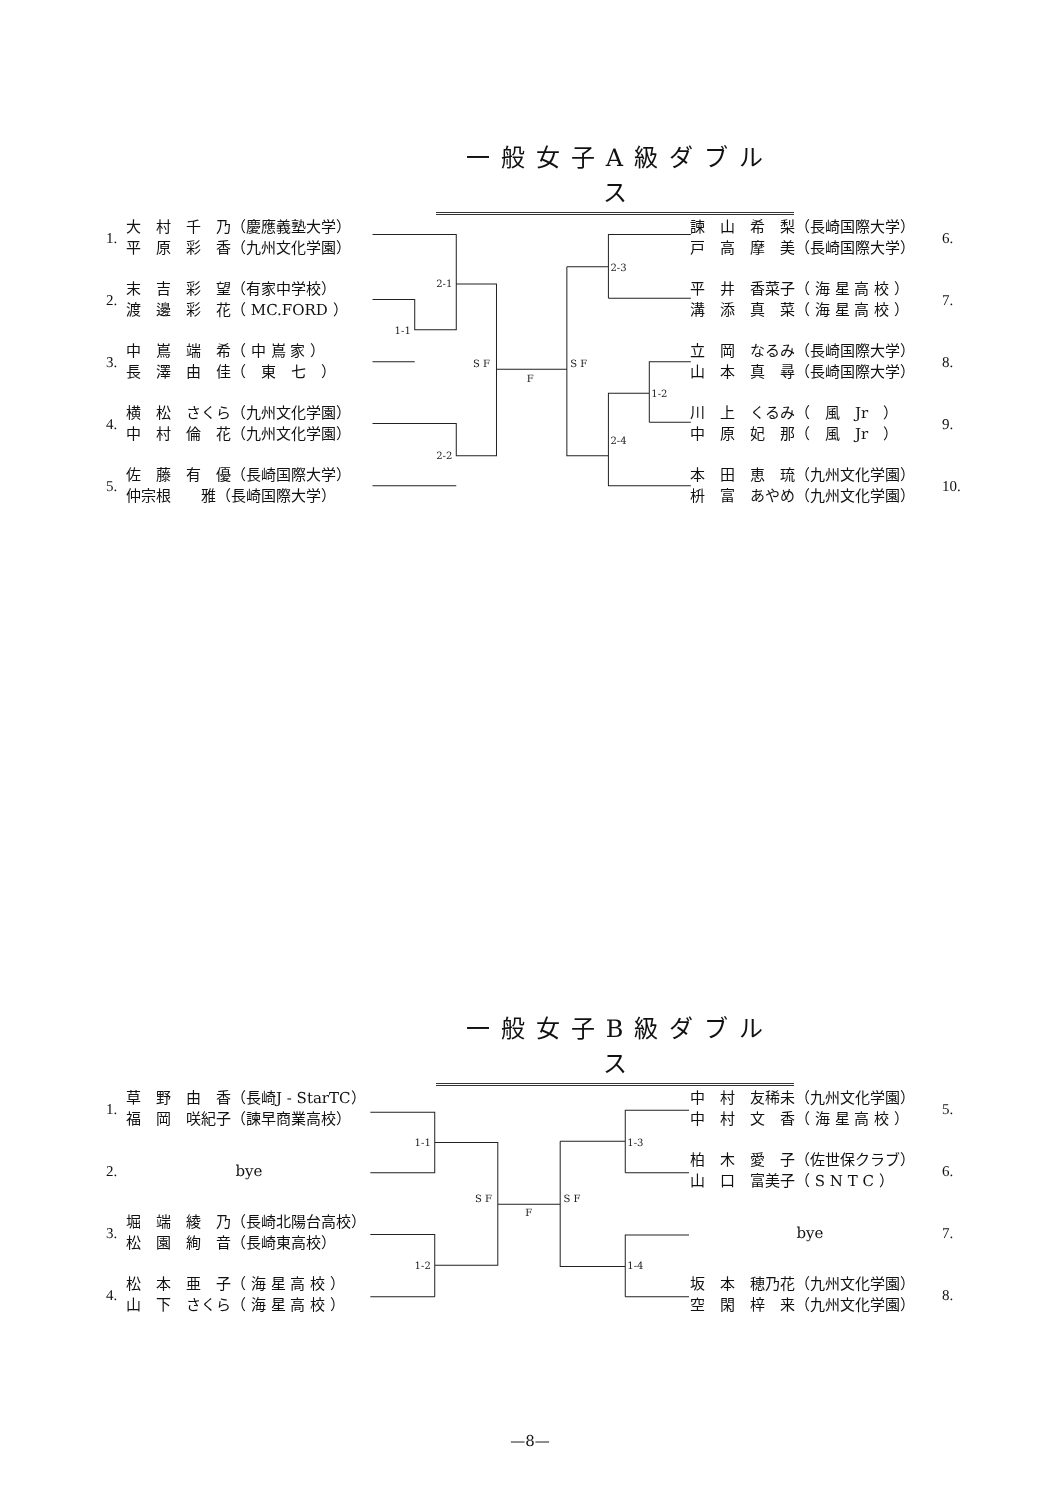一般女子A級ダブルス
2-1
1-1
2-2
S F
F
S F
2-3
1-2
2-4
1.
大　村　千　乃（慶應義塾大学）
平　原　彩　香（九州文化学園）
2.
末　吉　彩　望（有家中学校）
渡　邊　彩　花（ MC.FORD ）
3.
中　嶌　端　希（ 中 嶌 家 ）
長　澤　由　佳（　東　七　）
4.
横　松　さくら（九州文化学園）
中　村　倫　花（九州文化学園）
5.
佐　藤　有　優（長崎国際大学）
仲宗根　　雅（長崎国際大学）
諫　山　希　梨（長崎国際大学）
戸　高　摩　美（長崎国際大学）
6.
平　井　香菜子（ 海 星 高 校 ）
溝　添　真　菜（ 海 星 高 校 ）
7.
立　岡　なるみ（長崎国際大学）
山　本　真　尋（長崎国際大学）
8.
川　上　くるみ（　風　Jr　）
中　原　妃　那（　風　Jr　）
9.
本　田　恵　琉（九州文化学園）
枡　富　あやめ（九州文化学園）
10.
一般女子B級ダブルス
1-1
1-2
S F
F
S F
1-3
1-4
1.
草　野　由　香（長崎J - StarTC）
福　岡　咲紀子（諫早商業高校）
2. bye
3.
堀　端　綾　乃（長崎北陽台高校）
松　園　絢　音（長崎東高校）
4.
松　本　亜　子（ 海 星 高 校 ）
山　下　さくら（ 海 星 高 校 ）
中　村　友稀未（九州文化学園）
中　村　文　香（ 海 星 高 校 ）
5.
柏　木　愛　子（佐世保クラブ）
山　口　富美子（ S N T C ）
6.
bye 7.
坂　本　穂乃花（九州文化学園）
空　閑　梓　来（九州文化学園）
8.
—8—